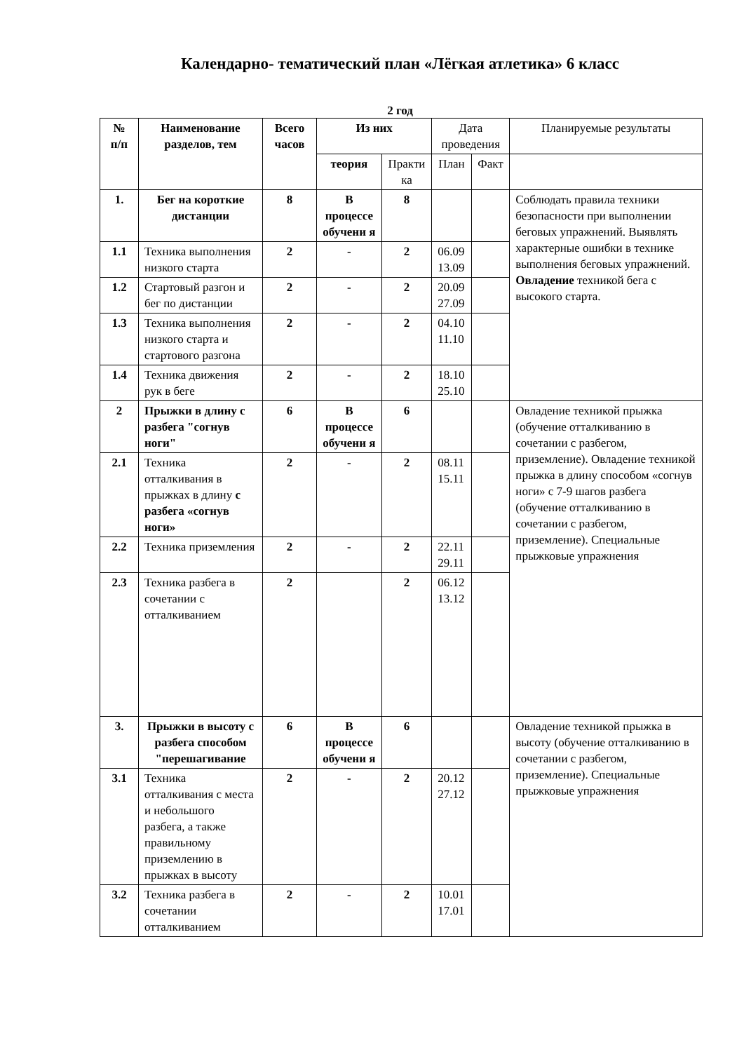Календарно- тематический план «Лёгкая атлетика» 6 класс
2 год
| № п/п | Наименование разделов, тем | Всего часов | Из них | | Дата проведения | | Планируемые результаты |
| --- | --- | --- | --- | --- | --- | --- | --- |
| | | | теория | Практи ка | План | Факт | |
| 1. | Бег на короткие дистанции | 8 | В процессе обучени я | 8 | | | Соблюдать правила техники безопасности при выполнении беговых упражнений. Выявлять характерные ошибки в технике выполнения беговых упражнений. Овладение техникой бега с высокого старта. |
| 1.1 | Техника выполнения низкого старта | 2 | - | 2 | 06.09 13.09 | | |
| 1.2 | Стартовый разгон и бег по дистанции | 2 | - | 2 | 20.09 27.09 | | |
| 1.3 | Техника выполнения низкого старта и стартового разгона | 2 | - | 2 | 04.10 11.10 | | |
| 1.4 | Техника движения рук в беге | 2 | - | 2 | 18.10 25.10 | | |
| 2 | Прыжки в длину с разбега "согнув ноги" | 6 | В процессе обучени я | 6 | | | Овладение техникой прыжка (обучение отталкиванию в сочетании с разбегом, приземление). Овладение техникой прыжка в длину способом «согнув ноги» с 7-9 шагов разбега (обучение отталкиванию в сочетании с разбегом, приземление). Специальные прыжковые упражнения |
| 2.1 | Техника отталкивания в прыжках в длину с разбега «согнув ноги» | 2 | - | 2 | 08.11 15.11 | | |
| 2.2 | Техника приземления | 2 | - | 2 | 22.11 29.11 | | |
| 2.3 | Техника разбега в сочетании с отталкиванием | 2 | | 2 | 06.12 13.12 | | |
| 3. | Прыжки в высоту с разбега способом "перешагивание | 6 | В процессе обучени я | 6 | | | Овладение техникой прыжка в высоту (обучение отталкиванию в сочетании с разбегом, приземление). Специальные прыжковые упражнения |
| 3.1 | Техника отталкивания с места и небольшого разбега, а также правильному приземлению в прыжках в высоту | 2 | - | 2 | 20.12 27.12 | | |
| 3.2 | Техника разбега в сочетании отталкиванием | 2 | - | 2 | 10.01 17.01 | | |